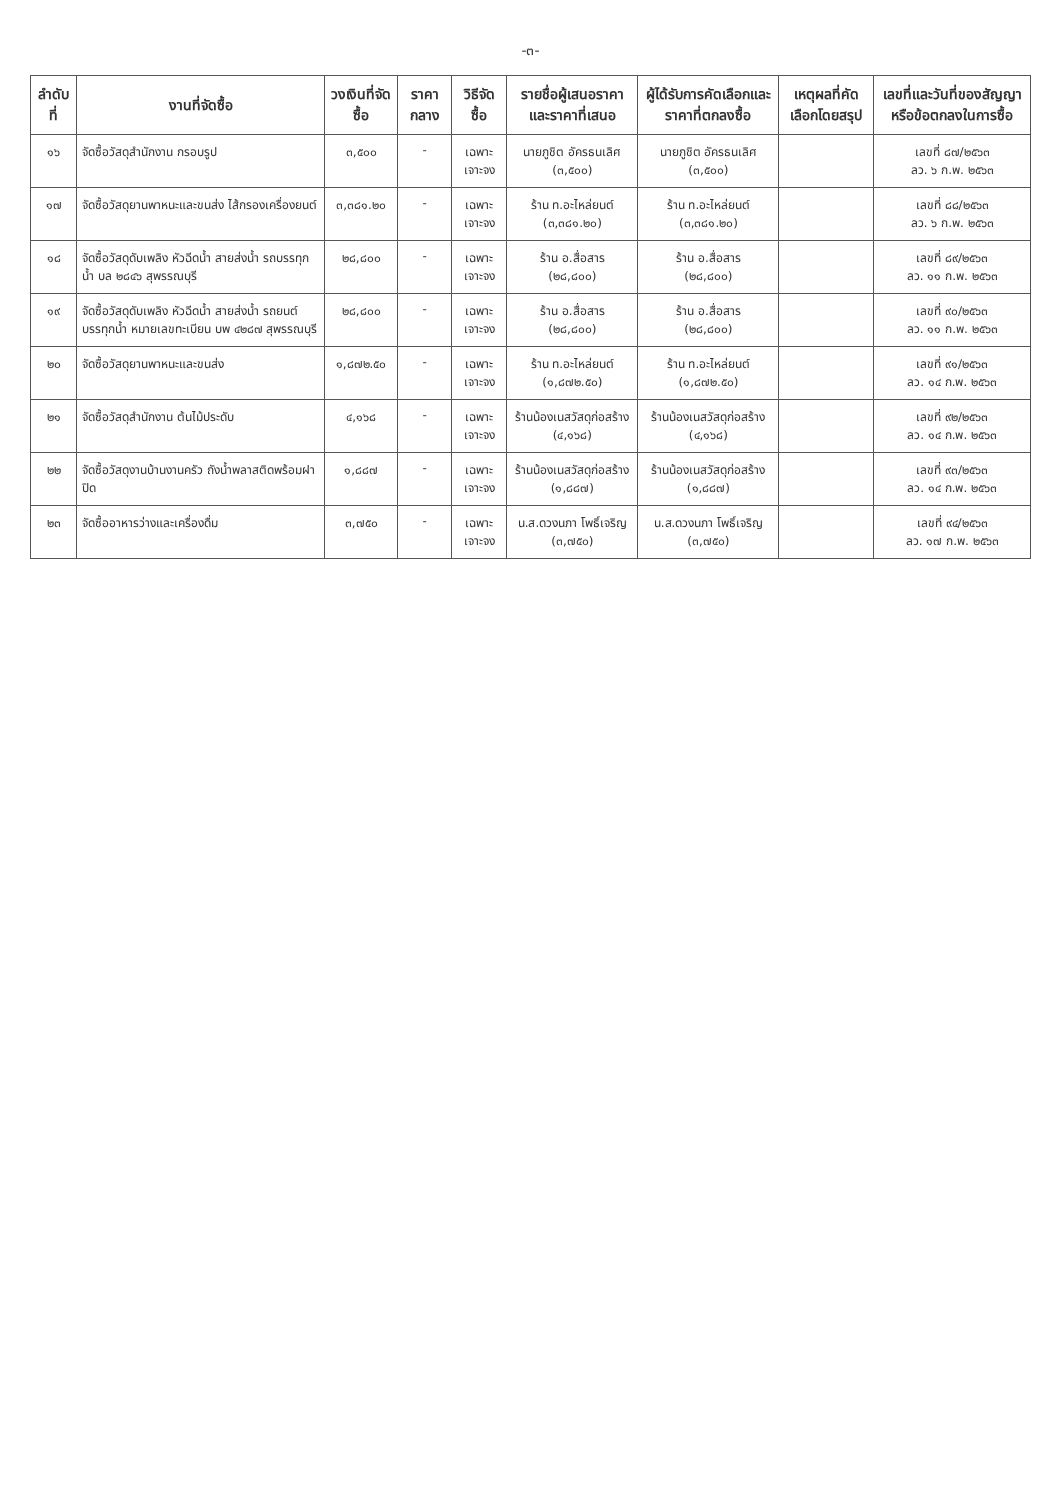-๓-
| ลำดับที่ | งานที่จัดซื้อ | วงเงินที่จัดซื้อ | ราคากลาง | วิธีจัดซื้อ | รายชื่อผู้เสนอราคาและราคาที่เสนอ | ผู้ได้รับการคัดเลือกและราคาที่ตกลงซื้อ | เหตุผลที่คัดเลือกโดยสรุป | เลขที่และวันที่ของสัญญาหรือข้อตกลงในการซื้อ |
| --- | --- | --- | --- | --- | --- | --- | --- | --- |
| ๑๖ | จัดซื้อวัสดุสำนักงาน กรอบรูป | ๓,๕๐๐ | - | เฉพาะเจาะจง | นายภูชิต อัครธนเลิศ (๓,๕๐๐) | นายภูชิต อัครธนเลิศ (๓,๕๐๐) | | เลขที่ ๘๗/๒๕๖๓ ลว. ๖ ก.พ. ๒๕๖๓ |
| ๑๗ | จัดซื้อวัสดุยานพาหนะและขนส่ง ไส้กรองเครื่องยนต์ | ๓,๓๘๑.๒๐ | - | เฉพาะเจาะจง | ร้าน ท.อะไหล่ยนต์ (๓,๓๘๑.๒๐) | ร้าน ท.อะไหล่ยนต์ (๓,๓๘๑.๒๐) | | เลขที่ ๘๘/๒๕๖๓ ลว. ๖ ก.พ. ๒๕๖๓ |
| ๑๘ | จัดซื้อวัสดุดับเพลิง หัวฉีดน้ำ สายส่งน้ำ รถบรรทุกน้ำ บล ๒๘๔๖ สุพรรณบุรี | ๒๘,๘๐๐ | - | เฉพาะเจาะจง | ร้าน อ.สื่อสาร (๒๘,๘๐๐) | ร้าน อ.สื่อสาร (๒๘,๘๐๐) | | เลขที่ ๘๙/๒๕๖๓ ลว. ๑๑ ก.พ. ๒๕๖๓ |
| ๑๙ | จัดซื้อวัสดุดับเพลิง หัวฉีดน้ำ สายส่งน้ำ รถยนต์บรรทุกน้ำ หมายเลขทะเบียน บพ ๔๒๘๗ สุพรรณบุรี | ๒๘,๘๐๐ | - | เฉพาะเจาะจง | ร้าน อ.สื่อสาร (๒๘,๘๐๐) | ร้าน อ.สื่อสาร (๒๘,๘๐๐) | | เลขที่ ๙๐/๒๕๖๓ ลว. ๑๑ ก.พ. ๒๕๖๓ |
| ๒๐ | จัดซื้อวัสดุยานพาหนะและขนส่ง | ๑,๘๗๒.๕๐ | - | เฉพาะเจาะจง | ร้าน ท.อะไหล่ยนต์ (๑,๘๗๒.๕๐) | ร้าน ท.อะไหล่ยนต์ (๑,๘๗๒.๕๐) | | เลขที่ ๙๑/๒๕๖๓ ลว. ๑๔ ก.พ. ๒๕๖๓ |
| ๒๑ | จัดซื้อวัสดุสำนักงาน ต้นไม้ประดับ | ๔,๑๖๘ | - | เฉพาะเจาะจง | ร้านน้องเนสวัสดุก่อสร้าง (๔,๑๖๘) | ร้านน้องเนสวัสดุก่อสร้าง (๔,๑๖๘) | | เลขที่ ๙๒/๒๕๖๓ ลว. ๑๔ ก.พ. ๒๕๖๓ |
| ๒๒ | จัดซื้อวัสดุงานบ้านงานครัว ถังน้ำพลาสติดพร้อมฝาปิด | ๑,๘๘๗ | - | เฉพาะเจาะจง | ร้านน้องเนสวัสดุก่อสร้าง (๑,๘๘๗) | ร้านน้องเนสวัสดุก่อสร้าง (๑,๘๘๗) | | เลขที่ ๙๓/๒๕๖๓ ลว. ๑๔ ก.พ. ๒๕๖๓ |
| ๒๓ | จัดซื้ออาหารว่างและเครื่องดื่ม | ๓,๗๕๐ | - | เฉพาะเจาะจง | น.ส.ดวงนภา โพธิ์เจริญ (๓,๗๕๐) | น.ส.ดวงนภา โพธิ์เจริญ (๓,๗๕๐) | | เลขที่ ๙๔/๒๕๖๓ ลว. ๑๗ ก.พ. ๒๕๖๓ |